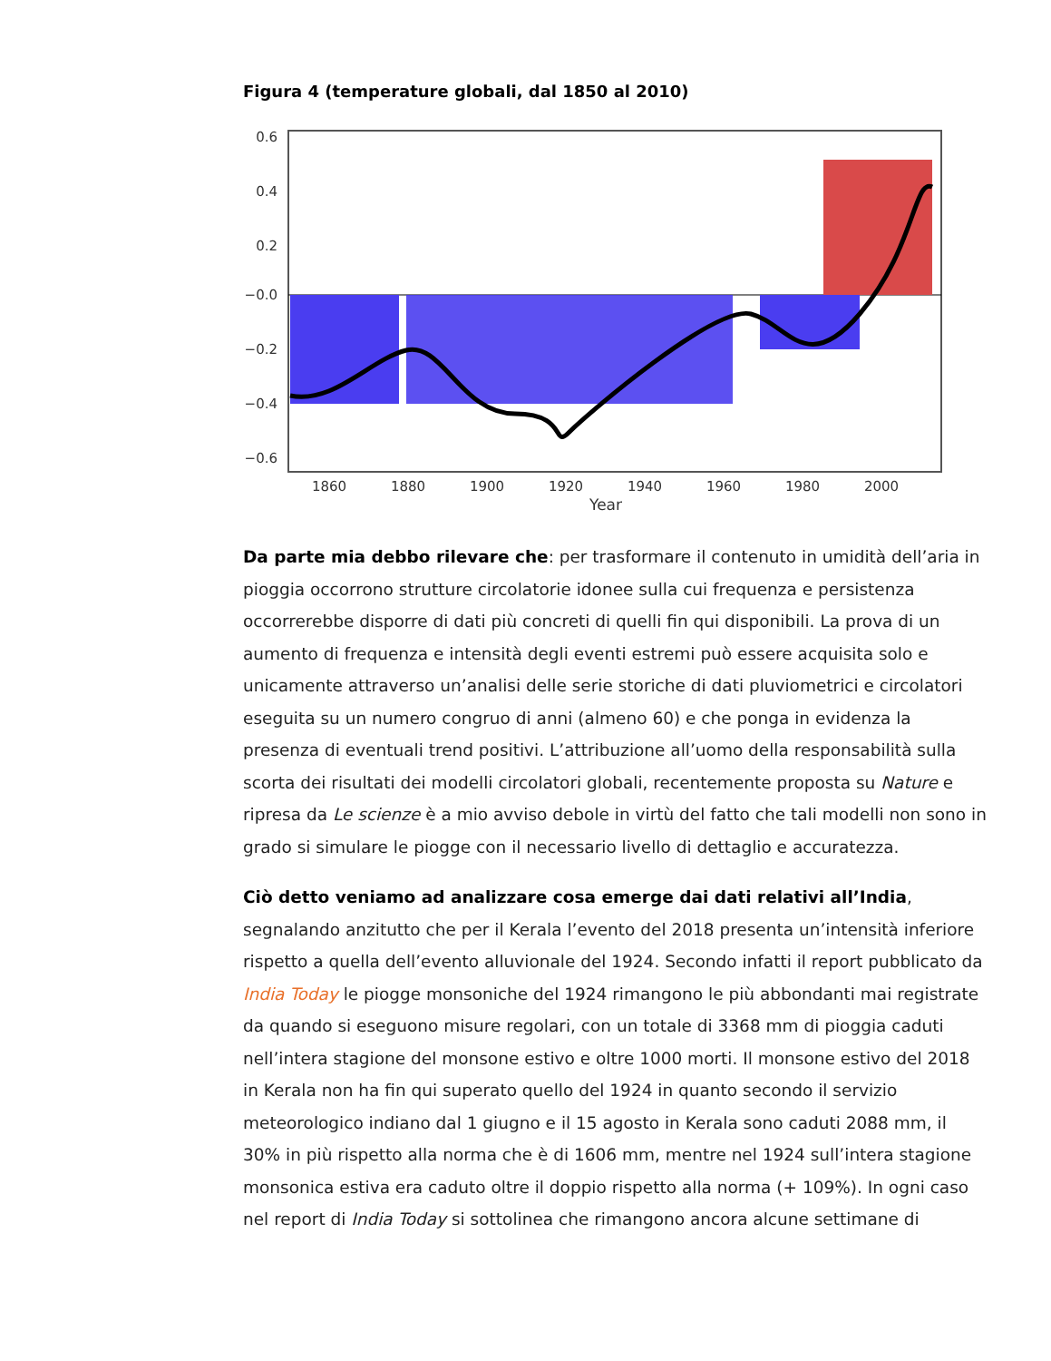Figura 4 (temperature globali, dal 1850 al 2010)
0.6
0.4
0.2
−0.0
−0.2
−0.4
−0.6
1860
1880
1900
1920
1940
1960
1980
2000
Year
Da parte mia debbo rilevare che: per trasformare il contenuto in umidità dell’aria in pioggia occorrono strutture circolatorie idonee sulla cui frequenza e persistenza occorrerebbe disporre di dati più concreti di quelli fin qui disponibili. La prova di un aumento di frequenza e intensità degli eventi estremi può essere acquisita solo e unicamente attraverso un’analisi delle serie storiche di dati pluviometrici e circolatori eseguita su un numero congruo di anni (almeno 60) e che ponga in evidenza la presenza di eventuali trend positivi. L’attribuzione all’uomo della responsabilità sulla scorta dei risultati dei modelli circolatori globali, recentemente proposta su Nature e ripresa da Le scienze è a mio avviso debole in virtù del fatto che tali modelli non sono in grado si simulare le piogge con il necessario livello di dettaglio e accuratezza.
Ciò detto veniamo ad analizzare cosa emerge dai dati relativi all’India, segnalando anzitutto che per il Kerala l’evento del 2018 presenta un’intensità inferiore rispetto a quella dell’evento alluvionale del 1924. Secondo infatti il report pubblicato da India Today le piogge monsoniche del 1924 rimangono le più abbondanti mai registrate da quando si eseguono misure regolari, con un totale di 3368 mm di pioggia caduti nell’intera stagione del monsone estivo e oltre 1000 morti. Il monsone estivo del 2018 in Kerala non ha fin qui superato quello del 1924 in quanto secondo il servizio meteorologico indiano dal 1 giugno e il 15 agosto in Kerala sono caduti 2088 mm, il 30% in più rispetto alla norma che è di 1606 mm, mentre nel 1924 sull’intera stagione monsonica estiva era caduto oltre il doppio rispetto alla norma (+ 109%). In ogni caso nel report di India Today si sottolinea che rimangono ancora alcune settimane di